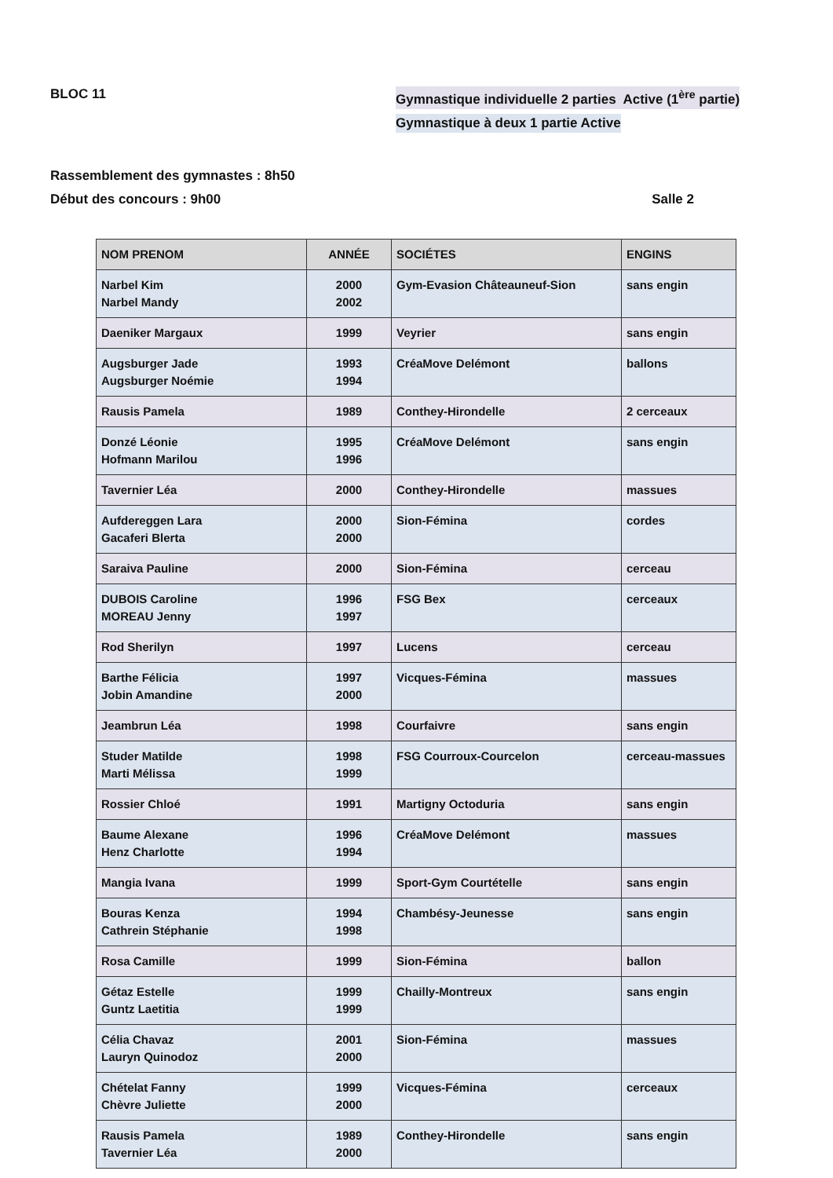BLOC 11 Gymnastique individuelle 2 parties Active (1<sup>ère</sup> partie)
Gymnastique à deux 1 partie Active
Rassemblement des gymnastes : 8h50
Début des concours : 9h00 Salle 2
| NOM PRENOM | ANNÉE | SOCIÉTES | ENGINS |
| --- | --- | --- | --- |
| Narbel Kim Narbel Mandy | 2000 2002 | Gym-Evasion Châteauneuf-Sion | sans engin |
| Daeniker Margaux | 1999 | Veyrier | sans engin |
| Augsburger Jade Augsburger Noémie | 1993 1994 | CréaMove Delémont | ballons |
| Rausis Pamela | 1989 | Conthey-Hirondelle | 2 cerceaux |
| Donzé Léonie Hofmann Marilou | 1995 1996 | CréaMove Delémont | sans engin |
| Tavernier Léa | 2000 | Conthey-Hirondelle | massues |
| Aufdereggen Lara Gacaferi Blerta | 2000 2000 | Sion-Fémina | cordes |
| Saraiva Pauline | 2000 | Sion-Fémina | cerceau |
| DUBOIS Caroline MOREAU Jenny | 1996 1997 | FSG Bex | cerceaux |
| Rod Sherilyn | 1997 | Lucens | cerceau |
| Barthe Félicia Jobin Amandine | 1997 2000 | Vicques-Fémina | massues |
| Jeambrun Léa | 1998 | Courfaivre | sans engin |
| Studer Matilde Marti Mélissa | 1998 1999 | FSG Courroux-Courcelon | cerceau-massues |
| Rossier Chloé | 1991 | Martigny Octoduria | sans engin |
| Baume Alexane Henz Charlotte | 1996 1994 | CréaMove Delémont | massues |
| Mangia Ivana | 1999 | Sport-Gym Courtételle | sans engin |
| Bouras Kenza Cathrein Stéphanie | 1994 1998 | Chambésy-Jeunesse | sans engin |
| Rosa Camille | 1999 | Sion-Fémina | ballon |
| Gétaz Estelle Guntz Laetitia | 1999 1999 | Chailly-Montreux | sans engin |
| Célia Chavaz Lauryn Quinodoz | 2001 2000 | Sion-Fémina | massues |
| Chételat Fanny Chèvre Juliette | 1999 2000 | Vicques-Fémina | cerceaux |
| Rausis Pamela Tavernier Léa | 1989 2000 | Conthey-Hirondelle | sans engin |